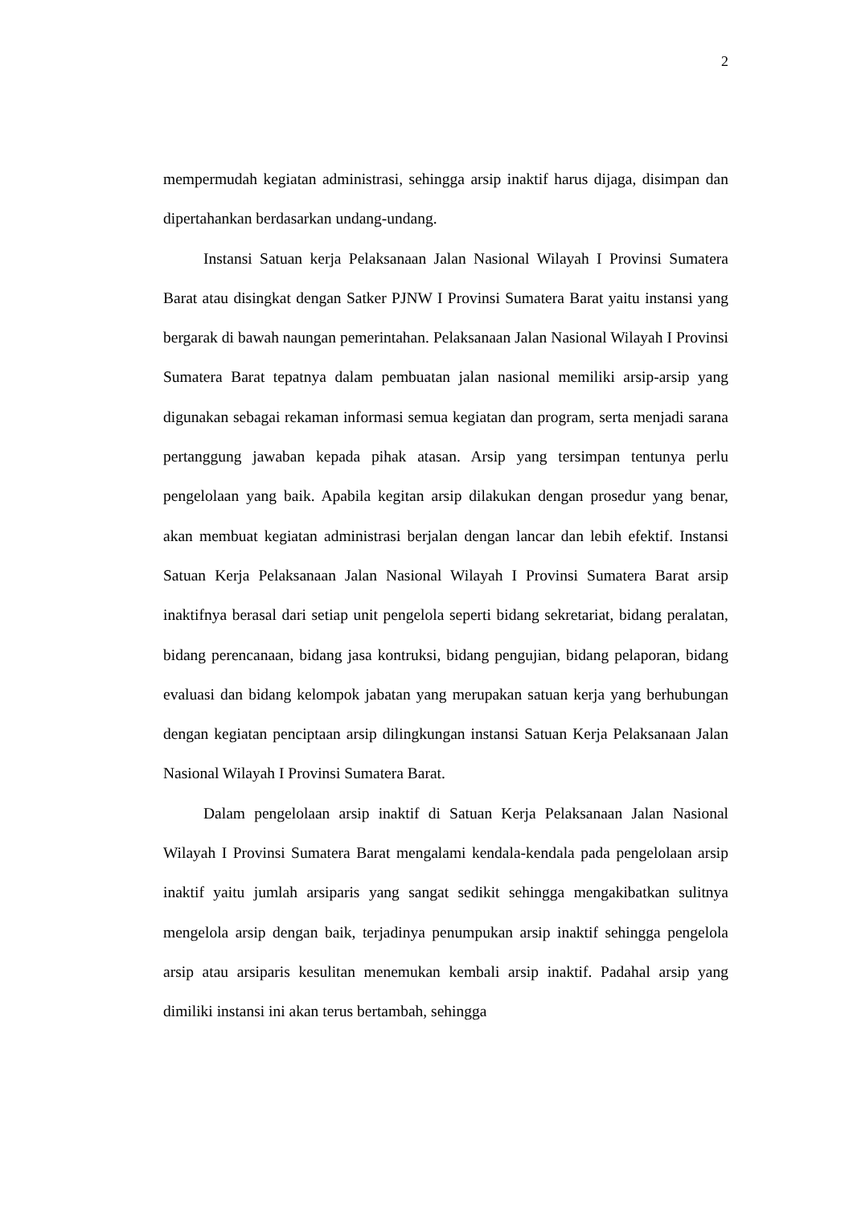2
mempermudah kegiatan administrasi, sehingga arsip inaktif harus dijaga, disimpan dan dipertahankan berdasarkan undang-undang.
Instansi Satuan kerja Pelaksanaan Jalan Nasional Wilayah I Provinsi Sumatera Barat atau disingkat dengan Satker PJNW I Provinsi Sumatera Barat yaitu instansi yang bergarak di bawah naungan pemerintahan. Pelaksanaan Jalan Nasional Wilayah I Provinsi Sumatera Barat tepatnya dalam pembuatan jalan nasional memiliki arsip-arsip yang digunakan sebagai rekaman informasi semua kegiatan dan program, serta menjadi sarana pertanggung jawaban kepada pihak atasan. Arsip yang tersimpan tentunya perlu pengelolaan yang baik. Apabila kegitan arsip dilakukan dengan prosedur yang benar, akan membuat kegiatan administrasi berjalan dengan lancar dan lebih efektif. Instansi Satuan Kerja Pelaksanaan Jalan Nasional Wilayah I Provinsi Sumatera Barat arsip inaktifnya berasal dari setiap unit pengelola seperti bidang sekretariat, bidang peralatan, bidang perencanaan, bidang jasa kontruksi, bidang pengujian, bidang pelaporan, bidang evaluasi dan bidang kelompok jabatan yang merupakan satuan kerja yang berhubungan dengan kegiatan penciptaan arsip dilingkungan instansi Satuan Kerja Pelaksanaan Jalan Nasional Wilayah I Provinsi Sumatera Barat.
Dalam pengelolaan arsip inaktif di Satuan Kerja Pelaksanaan Jalan Nasional Wilayah I Provinsi Sumatera Barat mengalami kendala-kendala pada pengelolaan arsip inaktif yaitu jumlah arsiparis yang sangat sedikit sehingga mengakibatkan sulitnya mengelola arsip dengan baik, terjadinya penumpukan arsip inaktif sehingga pengelola arsip atau arsiparis kesulitan menemukan kembali arsip inaktif. Padahal arsip yang dimiliki instansi ini akan terus bertambah, sehingga